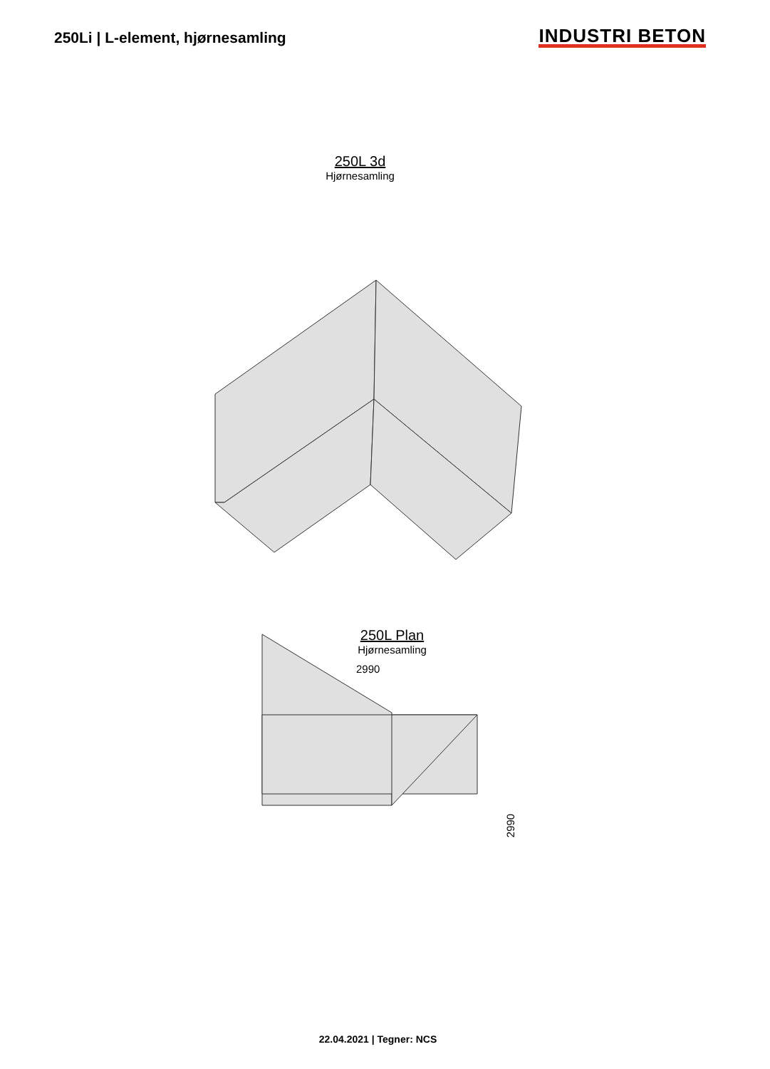250Li | L-element, hjørnesamling
INDUSTRI BETON
250L 3d
Hjørnesamling
250L Plan
Hjørnesamling
2990
2990
22.04.2021 | Tegner: NCS